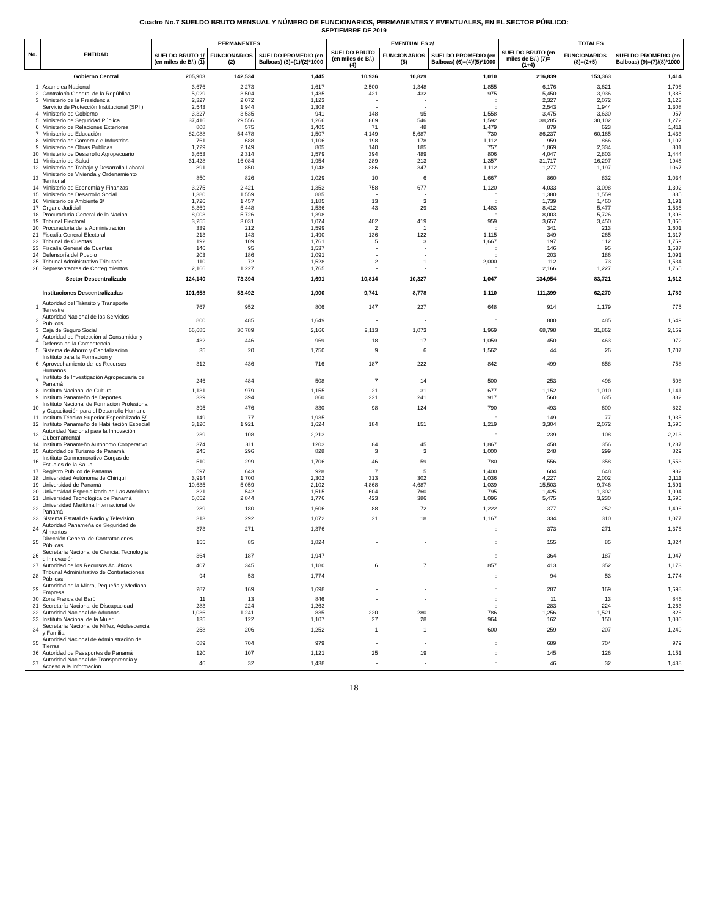Cuadro No.7 SUELDO BRUTO MENSUAL Y NÚMERO DE FUNCIONARIOS, PERMANENTES Y EVENTUALES, EN EL SECTOR PÚBLICO:
SEPTIEMBRE DE 2019
| No. | ENTIDAD | PERMANENTES | | | EVENTUALES 2/ | | | TOTALES | | |
| --- | --- | --- | --- | --- | --- | --- | --- | --- | --- | --- |
| | | SUELDO BRUTO 1/ (en miles de B/.) (1) | FUNCIONARIOS (2) | SUELDO PROMEDIO (en Balboas) (3)=(1)/(2)*1000 | SUELDO BRUTO (en miles de B/.) (4) | FUNCIONARIOS (5) | SUELDO PROMEDIO (en Balboas) (6)=(4)/(5)*1000 | SUELDO BRUTO (en miles de B/.) (7)=(1+4) | FUNCIONARIOS (8)=(2+5) | SUELDO PROMEDIO (en Balboas) (9)=(7)/(8)*1000 |
| | Gobierno Central | 205,903 | 142,534 | 1,445 | 10,936 | 10,829 | 1,010 | 216,839 | 153,363 | 1,414 |
| 1 | Asamblea Nacional | 3,676 | 2,273 | 1,617 | 2,500 | 1,348 | 1,855 | 6,176 | 3,621 | 1,706 |
| 2 | Contraloría General de la República | 5,029 | 3,504 | 1,435 | 421 | 432 | 975 | 5,450 | 3,936 | 1,385 |
| 3 | Ministerio de la Presidencia | 2,327 | 2,072 | 1,123 | - | - | : | 2,327 | 2,072 | 1,123 |
| | Servicio de Protección Institucional (SPI ) | 2,543 | 1,944 | 1,308 | - | - | : | 2,543 | 1,944 | 1,308 |
| 4 | Ministerio de Gobierno | 3,327 | 3,535 | 941 | 148 | 95 | 1,558 | 3,475 | 3,630 | 957 |
| 5 | Ministerio de Seguridad Pública | 37,416 | 29,556 | 1,266 | 869 | 546 | 1,592 | 38,285 | 30,102 | 1,272 |
| 6 | Ministerio de Relaciones Exteriores | 808 | 575 | 1,405 | 71 | 48 | 1,479 | 879 | 623 | 1,411 |
| 7 | Ministerio de Educación | 82,088 | 54,478 | 1,507 | 4,149 | 5,687 | 730 | 86,237 | 60,165 | 1,433 |
| 8 | Ministerio de Comercio e Industrias | 761 | 688 | 1,106 | 198 | 178 | 1,112 | 959 | 866 | 1,107 |
| 9 | Ministerio de Obras Públicas | 1,729 | 2,149 | 805 | 140 | 185 | 757 | 1,869 | 2,334 | 801 |
| 10 | Ministerio de Desarrollo Agropecuario | 3,653 | 2,314 | 1,579 | 394 | 489 | 806 | 4,047 | 2,803 | 1,444 |
| 11 | Ministerio de Salud | 31,428 | 16,084 | 1,954 | 289 | 213 | 1,357 | 31,717 | 16,297 | 1946 |
| 12 | Ministerio de Trabajo y Desarrollo Laboral | 891 | 850 | 1,048 | 386 | 347 | 1,112 | 1,277 | 1,197 | 1067 |
| 13 | Ministerio de Vivienda y Ordenamiento Territorial | 850 | 826 | 1,029 | 10 | 6 | 1,667 | 860 | 832 | 1,034 |
| 14 | Ministerio de Economía y Finanzas | 3,275 | 2,421 | 1,353 | 758 | 677 | 1,120 | 4,033 | 3,098 | 1,302 |
| 15 | Ministerio de Desarrollo Social | 1,380 | 1,559 | 885 | - | - | : | 1,380 | 1,559 | 885 |
| 16 | Ministerio de Ambiente 3/ | 1,726 | 1,457 | 1,185 | 13 | 3 | : | 1,739 | 1,460 | 1,191 |
| 17 | Órgano Judicial | 8,369 | 5,448 | 1,536 | 43 | 29 | 1,483 | 8,412 | 5,477 | 1,536 |
| 18 | Procuraduría General de la Nación | 8,003 | 5,726 | 1,398 | - | - | : | 8,003 | 5,726 | 1,398 |
| 19 | Tribunal Electoral | 3,255 | 3,031 | 1,074 | 402 | 419 | 959 | 3,657 | 3,450 | 1,060 |
| 20 | Procuraduría de la Administración | 339 | 212 | 1,599 | 2 | 1 | : | 341 | 213 | 1,601 |
| 21 | Fiscalía General Electoral | 213 | 143 | 1,490 | 136 | 122 | 1,115 | 349 | 265 | 1,317 |
| 22 | Tribunal de Cuentas | 192 | 109 | 1,761 | 5 | 3 | 1,667 | 197 | 112 | 1,759 |
| 23 | Fiscalía General de Cuentas | 146 | 95 | 1,537 | - | - | : | 146 | 95 | 1,537 |
| 24 | Defensoría del Pueblo | 203 | 186 | 1,091 | - | - | : | 203 | 186 | 1,091 |
| 25 | Tribunal Administrativo Tributario | 110 | 72 | 1,528 | 2 | 1 | 2,000 | 112 | 73 | 1,534 |
| 26 | Representantes de Corregimientos | 2,166 | 1,227 | 1,765 | - | - | : | 2,166 | 1,227 | 1,765 |
| | Sector Descentralizado | 124,140 | 73,394 | 1,691 | 10,814 | 10,327 | 1,047 | 134,954 | 83,721 | 1,612 |
| | Instituciones Descentralizadas | 101,658 | 53,492 | 1,900 | 9,741 | 8,778 | 1,110 | 111,399 | 62,270 | 1,789 |
| 1 | Autoridad del Tránsito y Transporte Terrestre | 767 | 952 | 806 | 147 | 227 | 648 | 914 | 1,179 | 775 |
| 2 | Autoridad Nacional de los Servicios Públicos | 800 | 485 | 1,649 | - | - | : | 800 | 485 | 1,649 |
| 3 | Caja de Seguro Social | 66,685 | 30,789 | 2,166 | 2,113 | 1,073 | 1,969 | 68,798 | 31,862 | 2,159 |
| 4 | Autoridad de Protección al Consumidor y Defensa de la Competencia | 432 | 446 | 969 | 18 | 17 | 1,059 | 450 | 463 | 972 |
| 5 | Sistema de Ahorro y Capitalización | 35 | 20 | 1,750 | 9 | 6 | 1,562 | 44 | 26 | 1,707 |
| 6 | Instituto para la Formación y Aprovechamiento de los Recursos Humanos | 312 | 436 | 716 | 187 | 222 | 842 | 499 | 658 | 758 |
| 7 | Instituto de Investigación Agropecuaria de Panamá | 246 | 484 | 508 | 7 | 14 | 500 | 253 | 498 | 508 |
| 8 | Instituto Nacional de Cultura | 1,131 | 979 | 1,155 | 21 | 31 | 677 | 1,152 | 1,010 | 1,141 |
| 9 | Instituto Panameño de Deportes | 339 | 394 | 860 | 221 | 241 | 917 | 560 | 635 | 882 |
| 10 | Instituto Nacional de Formación Profesional y Capacitación para el Desarrollo Humano | 395 | 476 | 830 | 98 | 124 | 790 | 493 | 600 | 822 |
| 11 | Instituto Técnico Superior Especializado 5/ | 149 | 77 | 1,935 | - | - | : | 149 | 77 | 1,935 |
| 12 | Instituto Panameño de Habilitación Especial | 3,120 | 1,921 | 1,624 | 184 | 151 | 1,219 | 3,304 | 2,072 | 1,595 |
| 13 | Autoridad Nacional para la Innovación Gubernamental | 239 | 108 | 2,213 | - | - | : | 239 | 108 | 2,213 |
| 14 | Instituto Panameño Autónomo Cooperativo | 374 | 311 | 1203 | 84 | 45 | 1,867 | 458 | 356 | 1,287 |
| 15 | Autoridad de Turismo de Panamá | 245 | 296 | 828 | 3 | 3 | 1,000 | 248 | 299 | 829 |
| 16 | Instituto Conmemorativo Gorgas de Estudios de la Salud | 510 | 299 | 1,706 | 46 | 59 | 780 | 556 | 358 | 1,553 |
| 17 | Registro Público de Panamá | 597 | 643 | 928 | 7 | 5 | 1,400 | 604 | 648 | 932 |
| 18 | Universidad Autónoma de Chiriquí | 3,914 | 1,700 | 2,302 | 313 | 302 | 1,036 | 4,227 | 2,002 | 2,111 |
| 19 | Universidad de Panamá | 10,635 | 5,059 | 2,102 | 4,868 | 4,687 | 1,039 | 15,503 | 9,746 | 1,591 |
| 20 | Universidad Especializada de Las Américas | 821 | 542 | 1,515 | 604 | 760 | 795 | 1,425 | 1,302 | 1,094 |
| 21 | Universidad Tecnológica de Panamá | 5,052 | 2,844 | 1,776 | 423 | 386 | 1,096 | 5,475 | 3,230 | 1,695 |
| 22 | Universidad Marítima Internacional de Panamá | 289 | 180 | 1,606 | 88 | 72 | 1,222 | 377 | 252 | 1,496 |
| 23 | Sistema Estatal de Radio y Televisión | 313 | 292 | 1,072 | 21 | 18 | 1,167 | 334 | 310 | 1,077 |
| 24 | Autoridad Panameña de Seguridad de Alimentos | 373 | 271 | 1,376 | - | - | : | 373 | 271 | 1,376 |
| 25 | Dirección General de Contrataciones Públicas | 155 | 85 | 1,824 | - | - | : | 155 | 85 | 1,824 |
| 26 | Secretaría Nacional de Ciencia, Tecnología e Innovación | 364 | 187 | 1,947 | - | - | : | 364 | 187 | 1,947 |
| 27 | Autoridad de los Recursos Acuáticos | 407 | 345 | 1,180 | 6 | 7 | 857 | 413 | 352 | 1,173 |
| 28 | Tribunal Administrativo de Contrataciones Públicas | 94 | 53 | 1,774 | - | - | : | 94 | 53 | 1,774 |
| 29 | Autoridad de la Micro, Pequeña y Mediana Empresa | 287 | 169 | 1,698 | - | - | : | 287 | 169 | 1,698 |
| 30 | Zona Franca del Barú | 11 | 13 | 846 | - | - | : | 11 | 13 | 846 |
| 31 | Secretaría Nacional de Discapacidad | 283 | 224 | 1,263 | - | - | : | 283 | 224 | 1,263 |
| 32 | Autoridad Nacional de Aduanas | 1,036 | 1,241 | 835 | 220 | 280 | 786 | 1,256 | 1,521 | 826 |
| 33 | Instituto Nacional de la Mujer | 135 | 122 | 1,107 | 27 | 28 | 964 | 162 | 150 | 1,080 |
| 34 | Secretaría Nacional de Niñez, Adolescencia y Familia | 258 | 206 | 1,252 | 1 | 1 | 600 | 259 | 207 | 1,249 |
| 35 | Autoridad Nacional de Administración de Tierras | 689 | 704 | 979 | - | - | : | 689 | 704 | 979 |
| 36 | Autoridad de Pasaportes de Panamá | 120 | 107 | 1,121 | 25 | 19 | : | 145 | 126 | 1,151 |
| 37 | Autoridad Nacional de Transparencia y Acceso a la Información | 46 | 32 | 1,438 | - | - | : | 46 | 32 | 1,438 |
18